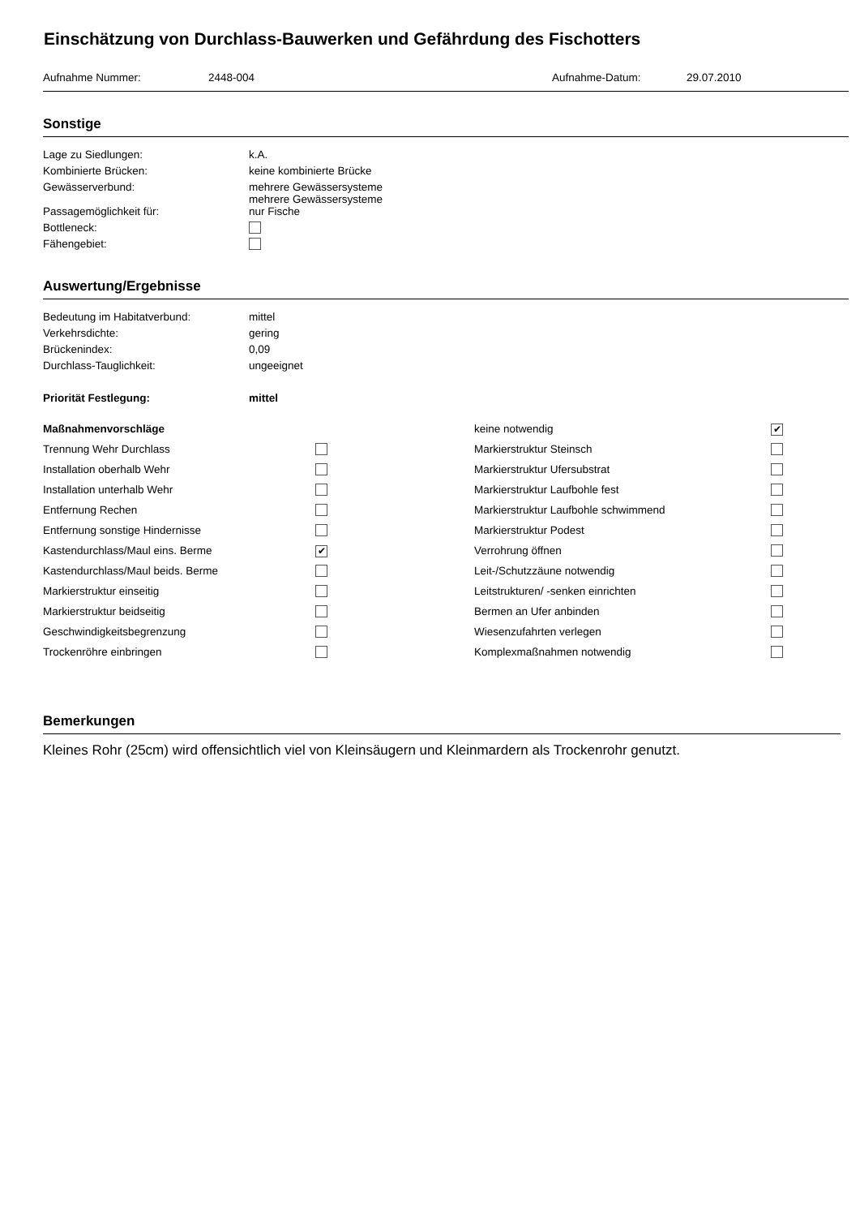Einschätzung von Durchlass-Bauwerken und Gefährdung des Fischotters
Aufnahme Nummer: 2448-004 Aufnahme-Datum: 29.07.2010
Sonstige
| Lage zu Siedlungen: | k.A. |
| Kombinierte Brücken: | keine kombinierte Brücke |
| Gewässerverbund: | mehrere Gewässersysteme mehrere Gewässersysteme |
| Passagemöglichkeit für: | nur Fische |
| Bottleneck: | |
| Fähengebiet: | |
Auswertung/Ergebnisse
| Bedeutung im Habitatverbund: | mittel |
| Verkehrsdichte: | gering |
| Brückenindex: | 0,09 |
| Durchlass-Tauglichkeit: | ungeeignet |
| Priorität Festlegung: | mittel |
| Maßnahmenvorschläge | | keine notwendig | ✔ |
| Trennung Wehr Durchlass | | Markierstruktur Steinsch | |
| Installation oberhalb Wehr | | Markierstruktur Ufersubstrat | |
| Installation unterhalb Wehr | | Markierstruktur Laufbohle fest | |
| Entfernung Rechen | | Markierstruktur Laufbohle schwimmend | |
| Entfernung sonstige Hindernisse | | Markierstruktur Podest | |
| Kastendurchlass/Maul eins. Berme | ✔ | Verrohrung öffnen | |
| Kastendurchlass/Maul beids. Berme | | Leit-/Schutzzäune notwendig | |
| Markierstruktur einseitig | | Leitstrukturen/ -senken einrichten | |
| Markierstruktur beidseitig | | Bermen an Ufer anbinden | |
| Geschwindigkeitsbegrenzung | | Wiesenzufahrten verlegen | |
| Trockenröhre einbringen | | Komplexmaßnahmen notwendig | |
Bemerkungen
Kleines Rohr (25cm) wird offensichtlich viel von Kleinsäugern und Kleinmardern als Trockenrohr genutzt.